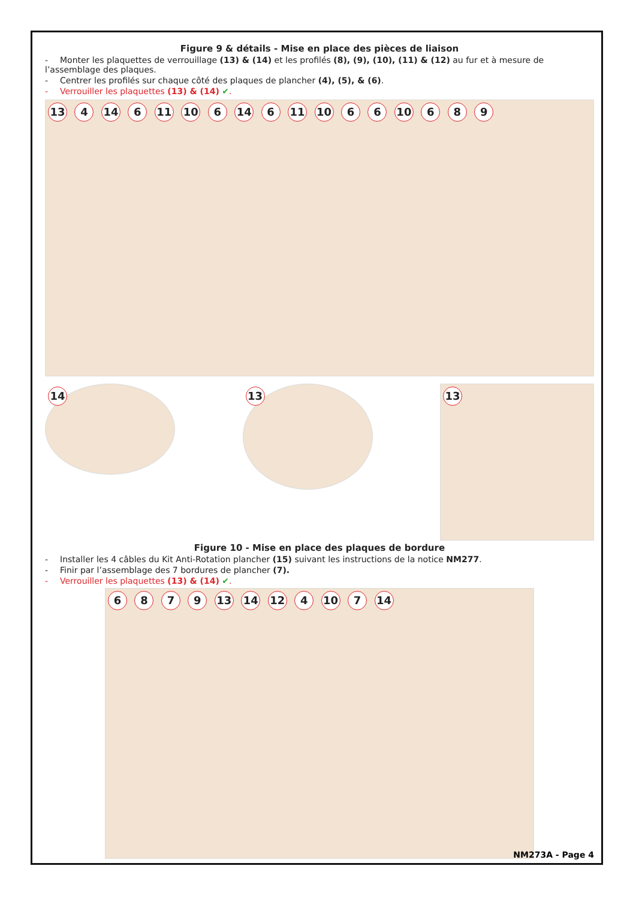Figure 9 & détails - Mise en place des pièces de liaison
- Monter les plaquettes de verrouillage (13) & (14) et les profilés (8), (9), (10), (11) & (12) au fur et à mesure de l’assemblage des plaques.
- Centrer les profilés sur chaque côté des plaques de plancher (4), (5), & (6).
- Verrouiller les plaquettes (13) & (14) ✔.
13 4 14 6 11 10 6 14 6 11 10 6 6 10 6 8 9
14
13
13
Figure 10 - Mise en place des plaques de bordure
- Installer les 4 câbles du Kit Anti-Rotation plancher (15) suivant les instructions de la notice NM277.
- Finir par l’assemblage des 7 bordures de plancher (7).
- Verrouiller les plaquettes (13) & (14) ✔.
6 8 7 9 13 14 12 4 10 7 14
NM273A - Page 4